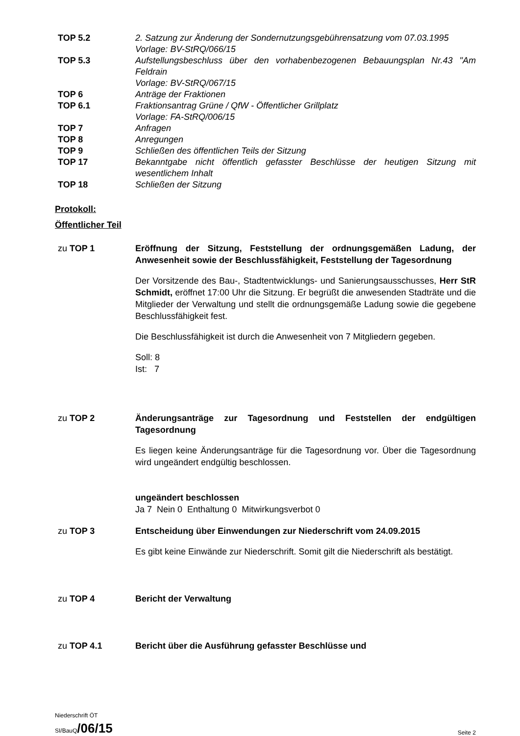TOP 5.2 2. Satzung zur Änderung der Sondernutzungsgebührensatzung vom 07.03.1995
Vorlage: BV-StRQ/066/15
TOP 5.3 Aufstellungsbeschluss über den vorhabenbezogenen Bebauungsplan Nr.43 "Am Feldrain
Vorlage: BV-StRQ/067/15
TOP 6 Anträge der Fraktionen
TOP 6.1 Fraktionsantrag Grüne / QfW - Öffentlicher Grillplatz
Vorlage: FA-StRQ/006/15
TOP 7 Anfragen
TOP 8 Anregungen
TOP 9 Schließen des öffentlichen Teils der Sitzung
TOP 17 Bekanntgabe nicht öffentlich gefasster Beschlüsse der heutigen Sitzung mit wesentlichem Inhalt
TOP 18 Schließen der Sitzung
Protokoll:
Öffentlicher Teil
zu TOP 1 Eröffnung der Sitzung, Feststellung der ordnungsgemäßen Ladung, der Anwesenheit sowie der Beschlussfähigkeit, Feststellung der Tagesordnung
Der Vorsitzende des Bau-, Stadtentwicklungs- und Sanierungsausschusses, Herr StR Schmidt, eröffnet 17:00 Uhr die Sitzung. Er begrüßt die anwesenden Stadträte und die Mitglieder der Verwaltung und stellt die ordnungsgemäße Ladung sowie die gegebene Beschlussfähigkeit fest.
Die Beschlussfähigkeit ist durch die Anwesenheit von 7 Mitgliedern gegeben.
Soll: 8
Ist: 7
zu TOP 2 Änderungsanträge zur Tagesordnung und Feststellen der endgültigen Tagesordnung
Es liegen keine Änderungsanträge für die Tagesordnung vor. Über die Tagesordnung wird ungeändert endgültig beschlossen.
ungeändert beschlossen
Ja 7 Nein 0 Enthaltung 0 Mitwirkungsverbot 0
zu TOP 3 Entscheidung über Einwendungen zur Niederschrift vom 24.09.2015
Es gibt keine Einwände zur Niederschrift. Somit gilt die Niederschrift als bestätigt.
zu TOP 4 Bericht der Verwaltung
zu TOP 4.1 Bericht über die Ausführung gefasster Beschlüsse und
Niederschrift ÖT
SI/BauQ/06/15 Seite 2